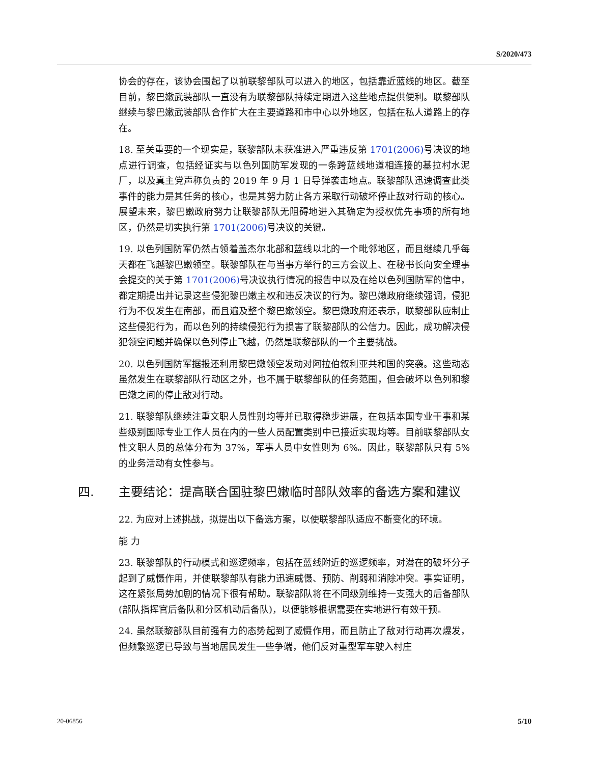S/2020/473
协会的存在，该协会围起了以前联黎部队可以进入的地区，包括靠近蓝线的地区。截至目前，黎巴嫩武装部队一直没有为联黎部队持续定期进入这些地点提供便利。联黎部队继续与黎巴嫩武装部队合作扩大在主要道路和市中心以外地区，包括在私人道路上的存在。
18. 至关重要的一个现实是，联黎部队未获准进入严重违反第 1701(2006) 号决议的地点进行调查，包括经证实与以色列国防军发现的一条跨蓝线地道相连接的基拉村水泥厂，以及真主党声称负责的 2019 年 9 月 1 日导弹袭击地点。联黎部队迅速调查此类事件的能力是其任务的核心，也是其努力防止各方采取行动破坏停止敌对行动的核心。展望未来，黎巴嫩政府努力让联黎部队无阻碍地进入其确定为授权优先事项的所有地区，仍然是切实执行第 1701(2006) 号决议的关键。
19. 以色列国防军仍然占领着盖杰尔北部和蓝线以北的一个毗邻地区，而且继续几乎每天都在飞越黎巴嫩领空。联黎部队在与当事方举行的三方会议上、在秘书长向安全理事会提交的关于第 1701(2006) 号决议执行情况的报告中以及在给以色列国防军的信中，都定期提出并记录这些侵犯黎巴嫩主权和违反决议的行为。黎巴嫩政府继续强调，侵犯行为不仅发生在南部，而且遍及整个黎巴嫩领空。黎巴嫩政府还表示，联黎部队应制止这些侵犯行为，而以色列的持续侵犯行为损害了联黎部队的公信力。因此，成功解决侵犯领空问题并确保以色列停止飞越，仍然是联黎部队的一个主要挑战。
20. 以色列国防军据报还利用黎巴嫩领空发动对阿拉伯叙利亚共和国的突袭。这些动态虽然发生在联黎部队行动区之外，也不属于联黎部队的任务范围，但会破坏以色列和黎巴嫩之间的停止敌对行动。
21. 联黎部队继续注重文职人员性别均等并已取得稳步进展，在包括本国专业干事和某些级别国际专业工作人员在内的一些人员配置类别中已接近实现均等。目前联黎部队女性文职人员的总体分布为 37%，军事人员中女性则为 6%。因此，联黎部队只有 5%的业务活动有女性参与。
四. 主要结论：提高联合国驻黎巴嫩临时部队效率的备选方案和建议
22. 为应对上述挑战，拟提出以下备选方案，以使联黎部队适应不断变化的环境。
能 力
23. 联黎部队的行动模式和巡逻频率，包括在蓝线附近的巡逻频率，对潜在的破坏分子起到了威慑作用，并使联黎部队有能力迅速威慑、预防、削弱和消除冲突。事实证明，这在紧张局势加剧的情况下很有帮助。联黎部队将在不同级别维持一支强大的后备部队(部队指挥官后备队和分区机动后备队)，以便能够根据需要在实地进行有效干预。
24. 虽然联黎部队目前强有力的态势起到了威慑作用，而且防止了敌对行动再次爆发，但频繁巡逻已导致与当地居民发生一些争端，他们反对重型军车驶入村庄
20-06856 5/10